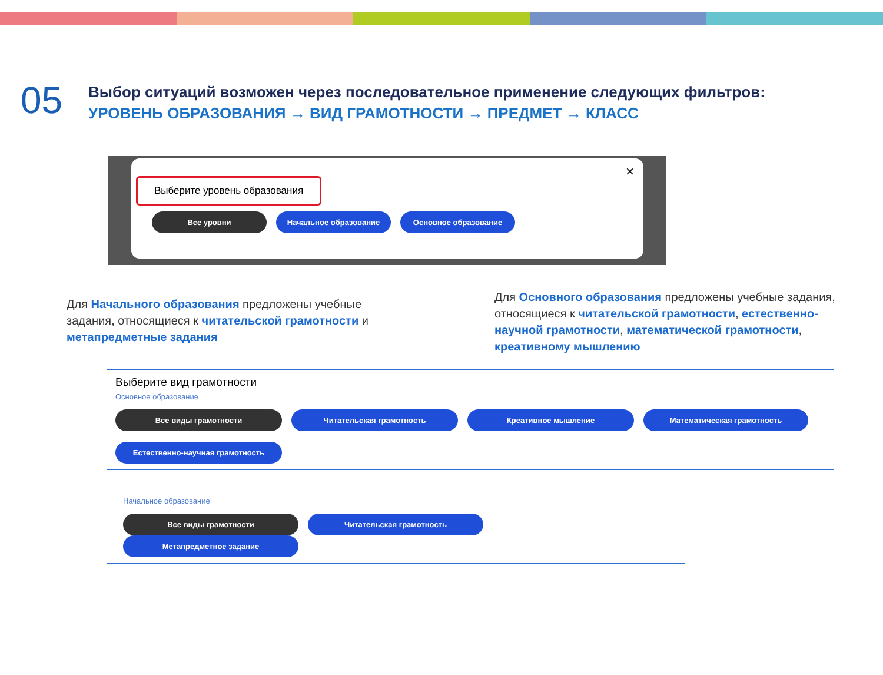05
Выбор ситуаций возможен через последовательное применение следующих фильтров:
УРОВЕНЬ ОБРАЗОВАНИЯ → ВИД ГРАМОТНОСТИ → ПРЕДМЕТ → КЛАСС
×
Выберите уровень образования
Все уровни Начальное образование Основное образование
Для Начального образования предложены учебные задания, относящиеся к читательской грамотности и метапредметные задания
Для Основного образования предложены учебные задания, относящиеся к читательской грамотности, естественно-научной грамотности, математической грамотности, креативному мышлению
Выберите вид грамотности
Основное образование
Все виды грамотности Читательская грамотность Креативное мышление Математическая грамотность
Естественно-научная грамотность
Начальное образование
Все виды грамотности Читательская грамотность Метапредметное задание